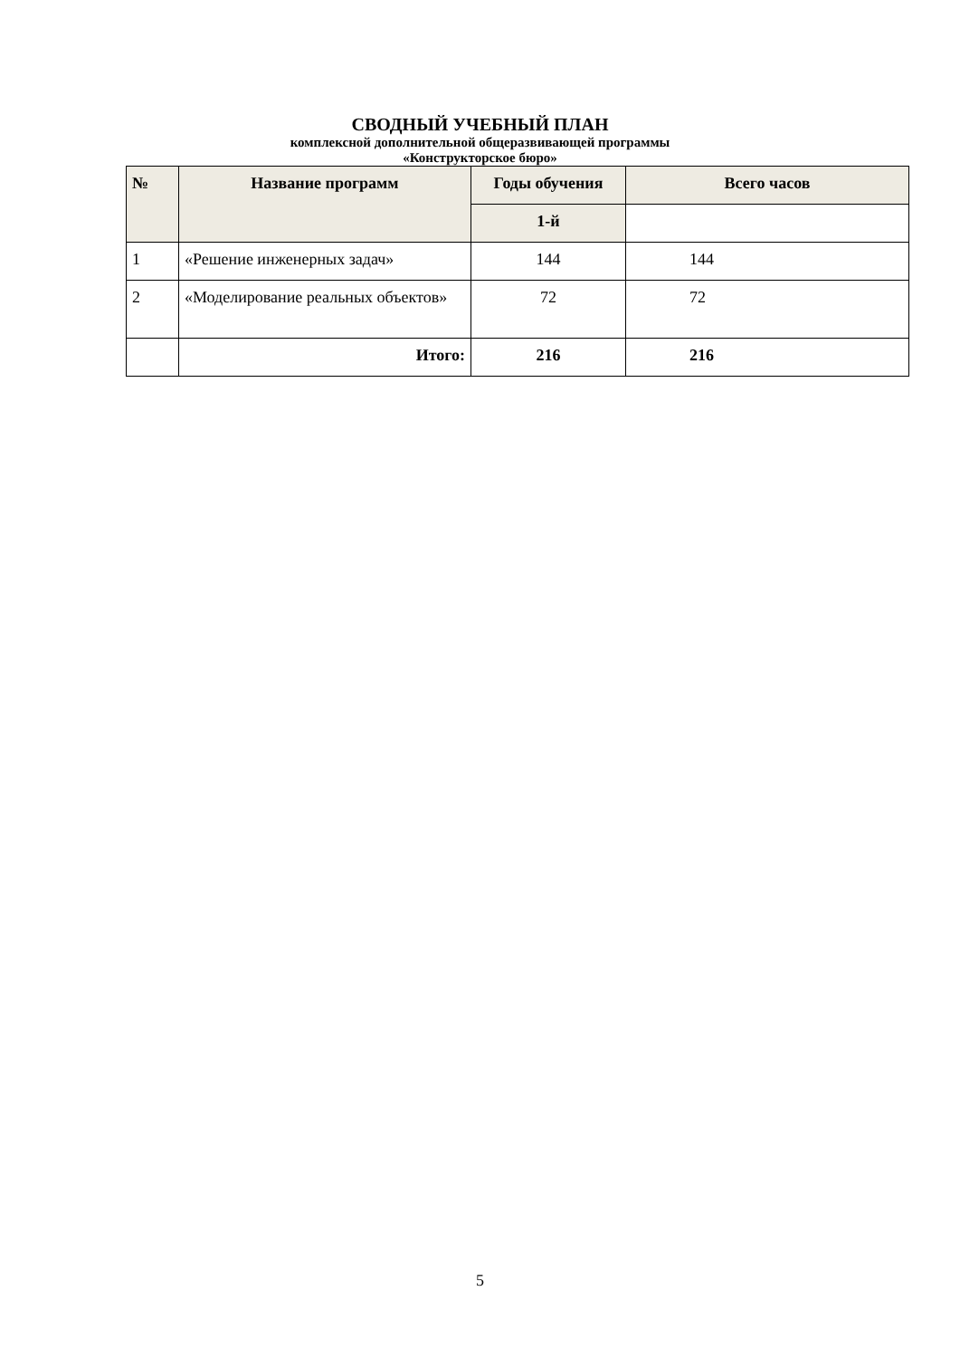СВОДНЫЙ УЧЕБНЫЙ ПЛАН
комплексной дополнительной общеразвивающей программы
«Конструкторское бюро»
| № | Название программ | Годы обучения | Всего часов |
| --- | --- | --- | --- |
| | | 1-й | |
| 1 | «Решение инженерных задач» | 144 | 144 |
| 2 | «Моделирование реальных объектов» | 72 | 72 |
| | Итого: | 216 | 216 |
5